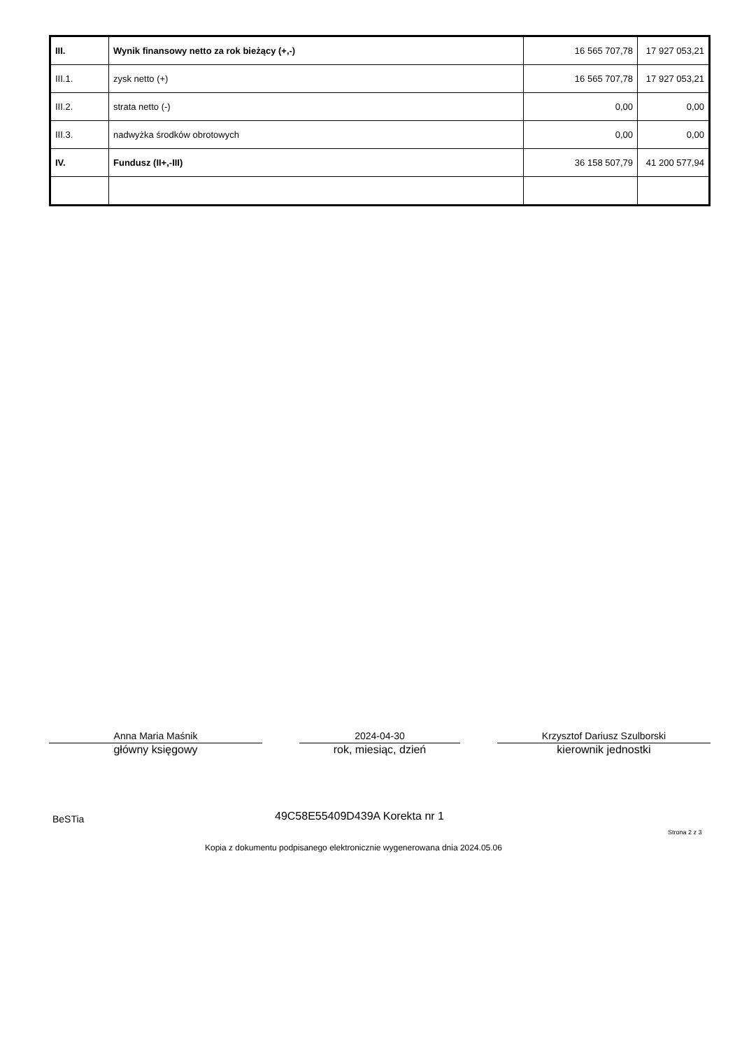| III. | Wynik finansowy netto za rok bieżący (+,-) | 16 565 707,78 | 17 927 053,21 |
| III.1. | zysk netto (+) | 16 565 707,78 | 17 927 053,21 |
| III.2. | strata netto (-) | 0,00 | 0,00 |
| III.3. | nadwyżka środków obrotowych | 0,00 | 0,00 |
| IV. | Fundusz (II+,-III) | 36 158 507,79 | 41 200 577,94 |
Anna Maria Maśnik
główny księgowy
2024-04-30
rok, miesiąc, dzień
Krzysztof Dariusz Szulborski
kierownik jednostki
BeSTia 49C58E55409D439A Korekta nr 1
Strona 2 z 3
Kopia z dokumentu podpisanego elektronicznie wygenerowana dnia 2024.05.06